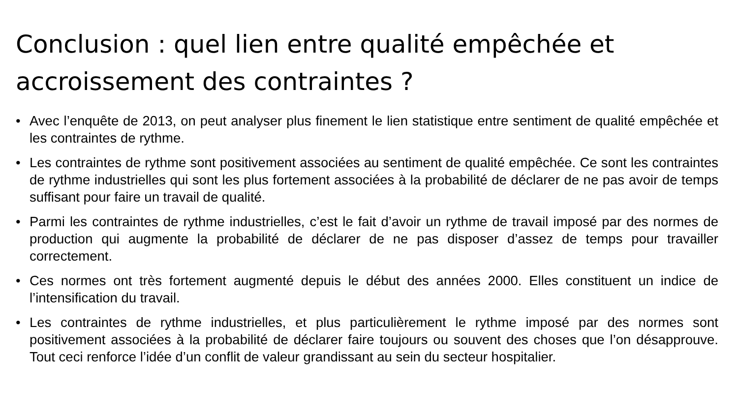Conclusion : quel lien entre qualité empêchée et accroissement des contraintes ?
• Avec l’enquête de 2013, on peut analyser plus finement le lien statistique entre sentiment de qualité empêchée et les contraintes de rythme.
• Les contraintes de rythme sont positivement associées au sentiment de qualité empêchée. Ce sont les contraintes de rythme industrielles qui sont les plus fortement associées à la probabilité de déclarer de ne pas avoir de temps suffisant pour faire un travail de qualité.
• Parmi les contraintes de rythme industrielles, c’est le fait d’avoir un rythme de travail imposé par des normes de production qui augmente la probabilité de déclarer de ne pas disposer d’assez de temps pour travailler correctement.
• Ces normes ont très fortement augmenté depuis le début des années 2000. Elles constituent un indice de l’intensification du travail.
• Les contraintes de rythme industrielles, et plus particulièrement le rythme imposé par des normes sont positivement associées à la probabilité de déclarer faire toujours ou souvent des choses que l’on désapprouve. Tout ceci renforce l’idée d’un conflit de valeur grandissant au sein du secteur hospitalier.